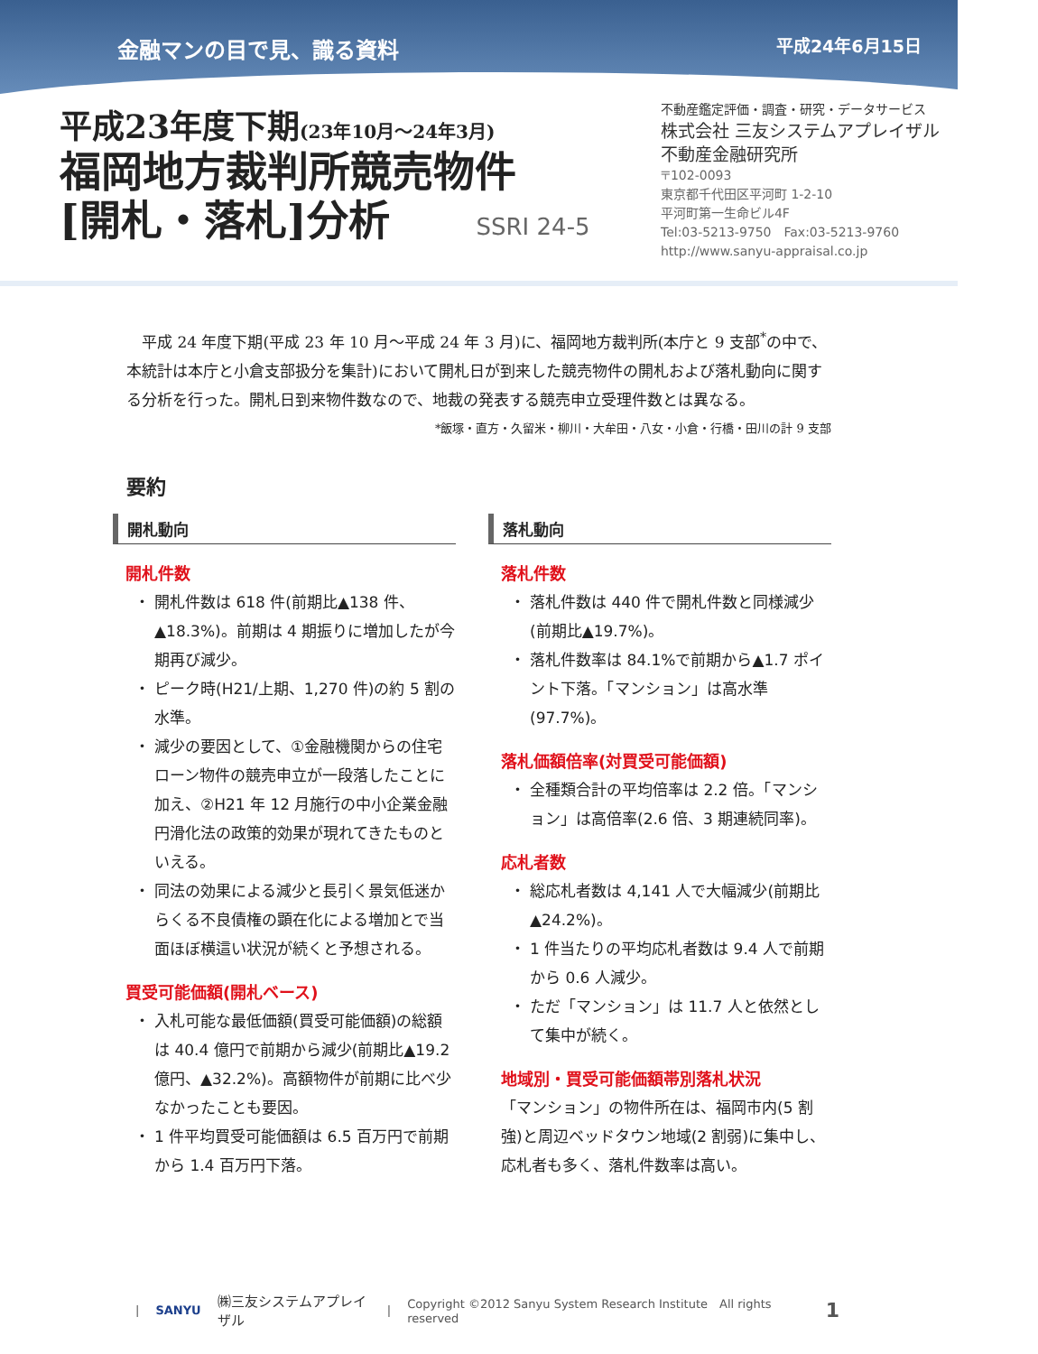金融マンの目で見、識る資料 平成24年6月15日
平成23年度下期(23年10月～24年3月)
福岡地方裁判所競売物件
[開札・落札]分析 SSRI 24-5
不動産鑑定評価・調査・研究・データサービス
株式会社 三友システムアプレイザル
不動産金融研究所
〒102-0093
東京都千代田区平河町 1-2-10
平河町第一生命ビル4F
Tel:03-5213-9750　Fax:03-5213-9760
http://www.sanyu-appraisal.co.jp
　平成 24 年度下期(平成 23 年 10 月～平成 24 年 3 月)に、福岡地方裁判所(本庁と 9 支部<sup>*</sup>の中で、本統計は本庁と小倉支部扱分を集計)において開札日が到来した競売物件の開札および落札動向に関する分析を行った。開札日到来物件数なので、地裁の発表する競売申立受理件数とは異なる。
*飯塚・直方・久留米・柳川・大牟田・八女・小倉・行橋・田川の計 9 支部
要約
開札動向
開札件数
開札件数は 618 件(前期比▲138 件、▲18.3%)。前期は 4 期振りに増加したが今期再び減少。
ピーク時(H21/上期、1,270 件)の約 5 割の水準。
減少の要因として、①金融機関からの住宅ローン物件の競売申立が一段落したことに加え、②H21 年 12 月施行の中小企業金融円滑化法の政策的効果が現れてきたものといえる。
同法の効果による減少と長引く景気低迷からくる不良債権の顕在化による増加とで当面ほぼ横這い状況が続くと予想される。
買受可能価額(開札ベース)
入札可能な最低価額(買受可能価額)の総額は 40.4 億円で前期から減少(前期比▲19.2 億円、▲32.2%)。高額物件が前期に比べ少なかったことも要因。
1 件平均買受可能価額は 6.5 百万円で前期から 1.4 百万円下落。
落札動向
落札件数
落札件数は 440 件で開札件数と同様減少(前期比▲19.7%)。
落札件数率は 84.1%で前期から▲1.7 ポイント下落。「マンション」は高水準(97.7%)。
落札価額倍率(対買受可能価額)
全種類合計の平均倍率は 2.2 倍。「マンション」は高倍率(2.6 倍、3 期連続同率)。
応札者数
総応札者数は 4,141 人で大幅減少(前期比▲24.2%)。
1 件当たりの平均応札者数は 9.4 人で前期から 0.6 人減少。
ただ「マンション」は 11.7 人と依然として集中が続く。
地域別・買受可能価額帯別落札状況
「マンション」の物件所在は、福岡市内(5 割強)と周辺ベッドタウン地域(2 割弱)に集中し、応札者も多く、落札件数率は高い。
| SANYU ㈱三友システムアプレイザル | Copyright ©2012 Sanyu System Research Institute　All rights reserved 1